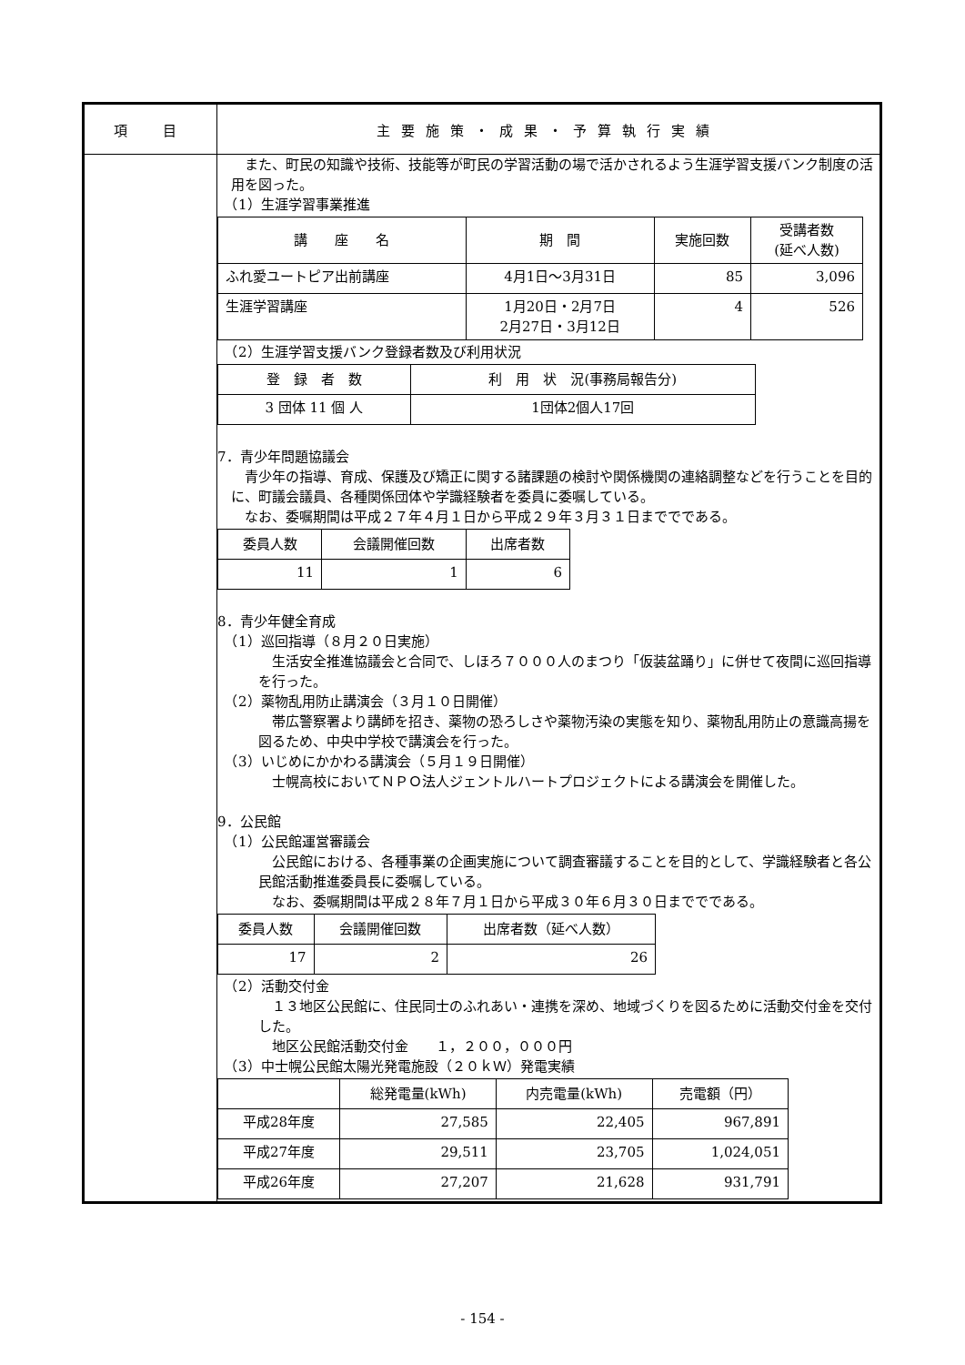| 項 目 | 主要施策・成果・予算執行実績 |
| | また、町民の知識や技術、技能等が町民の学習活動の場で活かされるよう生涯学習支援バンク制度の活用を図った。 （1）生涯学習事業推進 / 講 座 名 / 期 間 / 実施回数 / 受講者数 (延べ人数) / / --- / --- / --- / --- / / ふれ愛ユートピア出前講座 / 4月1日～3月31日 / 85 / 3,096 / / 生涯学習講座 / 1月20日・2月7日 2月27日・3月12日 / 4 / 526 / （2）生涯学習支援バンク登録者数及び利用状況 / 登 録 者 数 / 利 用 状 況(事務局報告分) / / --- / --- / / 3 団体 11 個 人 / 1団体2個人17回 / 7．青少年問題協議会 青少年の指導、育成、保護及び矯正に関する諸課題の検討や関係機関の連絡調整などを行うことを目的に、町議会議員、各種関係団体や学識経験者を委員に委嘱している。 なお、委嘱期間は平成２７年４月１日から平成２９年３月３１日まででである。 / 委員人数 / 会議開催回数 / 出席者数 / / --- / --- / --- / / 11 / 1 / 6 / 8．青少年健全育成 （1）巡回指導（８月２０日実施） 生活安全推進協議会と合同で、しほろ７０００人のまつり「仮装盆踊り」に併せて夜間に巡回指導を行った。 （2）薬物乱用防止講演会（３月１０日開催） 帯広警察署より講師を招き、薬物の恐ろしさや薬物汚染の実態を知り、薬物乱用防止の意識高揚を図るため、中央中学校で講演会を行った。 （3）いじめにかかわる講演会（５月１９日開催） 士幌高校においてＮＰＯ法人ジェントルハートプロジェクトによる講演会を開催した。 9．公民館 （1）公民館運営審議会 公民館における、各種事業の企画実施について調査審議することを目的として、学識経験者と各公民館活動推進委員長に委嘱している。 なお、委嘱期間は平成２８年７月１日から平成３０年６月３０日まででである。 / 委員人数 / 会議開催回数 / 出席者数（延べ人数） / / --- / --- / --- / / 17 / 2 / 26 / （2）活動交付金 １３地区公民館に、住民同士のふれあい・連携を深め、地域づくりを図るために活動交付金を交付した。 地区公民館活動交付金 １，２００，０００円 （3）中士幌公民館太陽光発電施設（２０ｋＷ）発電実績 / / 総発電量(kWh) / 内売電量(kWh) / 売電額（円） / / --- / --- / --- / --- / / 平成28年度 / 27,585 / 22,405 / 967,891 / / 平成27年度 / 29,511 / 23,705 / 1,024,051 / / 平成26年度 / 27,207 / 21,628 / 931,791 / |
- 154 -